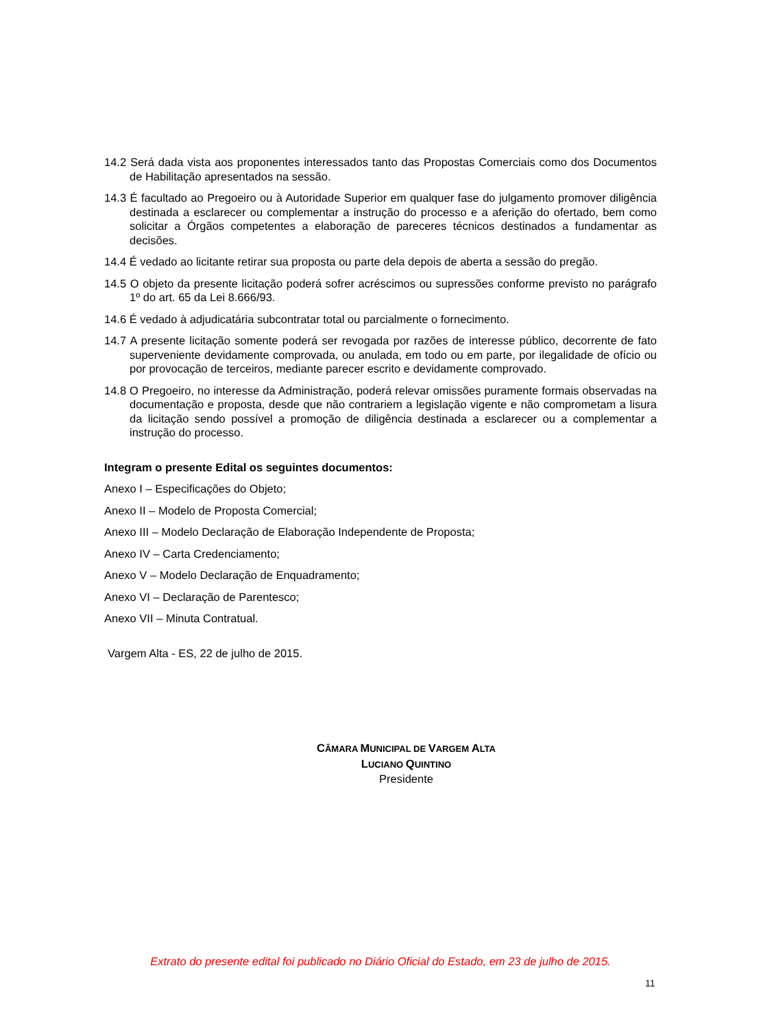14.2 Será dada vista aos proponentes interessados tanto das Propostas Comerciais como dos Documentos de Habilitação apresentados na sessão.
14.3 É facultado ao Pregoeiro ou à Autoridade Superior em qualquer fase do julgamento promover diligência destinada a esclarecer ou complementar a instrução do processo e a aferição do ofertado, bem como solicitar a Órgãos competentes a elaboração de pareceres técnicos destinados a fundamentar as decisões.
14.4 É vedado ao licitante retirar sua proposta ou parte dela depois de aberta a sessão do pregão.
14.5 O objeto da presente licitação poderá sofrer acréscimos ou supressões conforme previsto no parágrafo 1º do art. 65 da Lei 8.666/93.
14.6 É vedado à adjudicatária subcontratar total ou parcialmente o fornecimento.
14.7 A presente licitação somente poderá ser revogada por razões de interesse público, decorrente de fato superveniente devidamente comprovada, ou anulada, em todo ou em parte, por ilegalidade de ofício ou por provocação de terceiros, mediante parecer escrito e devidamente comprovado.
14.8 O Pregoeiro, no interesse da Administração, poderá relevar omissões puramente formais observadas na documentação e proposta, desde que não contrariem a legislação vigente e não comprometam a lisura da licitação sendo possível a promoção de diligência destinada a esclarecer ou a complementar a instrução do processo.
Integram o presente Edital os seguintes documentos:
Anexo I – Especificações do Objeto;
Anexo II – Modelo de Proposta Comercial;
Anexo III – Modelo Declaração de Elaboração Independente de Proposta;
Anexo IV – Carta Credenciamento;
Anexo V – Modelo Declaração de Enquadramento;
Anexo VI – Declaração de Parentesco;
Anexo VII – Minuta Contratual.
Vargem Alta - ES, 22 de julho de 2015.
CÂMARA MUNICIPAL DE VARGEM ALTA
LUCIANO QUINTINO
Presidente
Extrato do presente edital foi publicado no Diário Oficial do Estado, em 23 de julho de 2015.
11